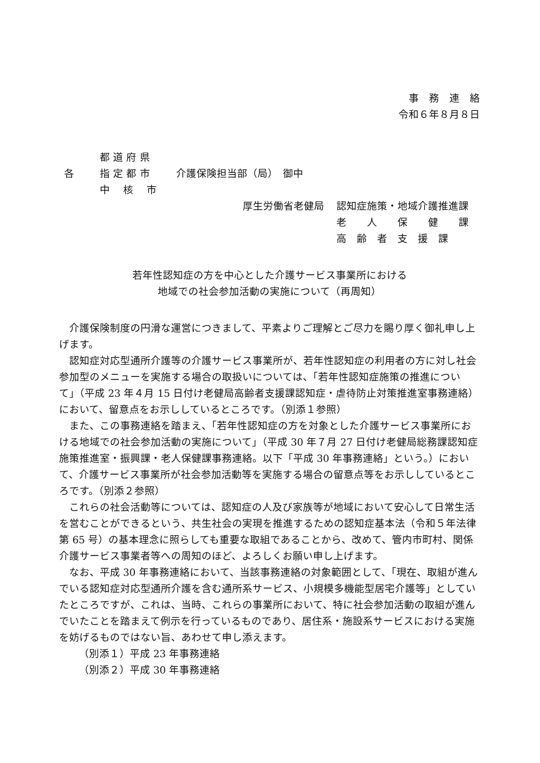事　務　連　絡
令和６年８月８日
都 道 府 県
各
指 定 都 市
介護保険担当部（局）　御中
中　 核　 市
厚生労働省老健局
認知症施策・地域介護推進課
老　　人　　保　　健　　課
高　齢　者　支　援　課
若年性認知症の方を中心とした介護サービス事業所における
地域での社会参加活動の実施について（再周知）
介護保険制度の円滑な運営につきまして、平素よりご理解とご尽力を賜り厚く御礼申し上げます。
認知症対応型通所介護等の介護サービス事業所が、若年性認知症の利用者の方に対し社会参加型のメニューを実施する場合の取扱いについては、「若年性認知症施策の推進について」（平成 23 年４月 15 日付け老健局高齢者支援課認知症・虐待防止対策推進室事務連絡）において、留意点をお示ししているところです。（別添１参照）
また、この事務連絡を踏まえ、「若年性認知症の方を対象とした介護サービス事業所における地域での社会参加活動の実施について」（平成 30 年７月 27 日付け老健局総務課認知症施策推進室・振興課・老人保健課事務連絡。以下「平成 30 年事務連絡」という。）において、介護サービス事業所が社会参加活動等を実施する場合の留意点等をお示ししているところです。（別添２参照）
これらの社会活動等については、認知症の人及び家族等が地域において安心して日常生活を営むことができるという、共生社会の実現を推進するための認知症基本法（令和５年法律第 65 号）の基本理念に照らしても重要な取組であることから、改めて、管内市町村、関係介護サービス事業者等への周知のほど、よろしくお願い申し上げます。
なお、平成 30 年事務連絡において、当該事務連絡の対象範囲として、「現在、取組が進んでいる認知症対応型通所介護を含む通所系サービス、小規模多機能型居宅介護等」としていたところですが、これは、当時、これらの事業所において、特に社会参加活動の取組が進んでいたことを踏まえて例示を行っているものであり、居住系・施設系サービスにおける実施を妨げるものではない旨、あわせて申し添えます。
（別添１）平成 23 年事務連絡
（別添２）平成 30 年事務連絡